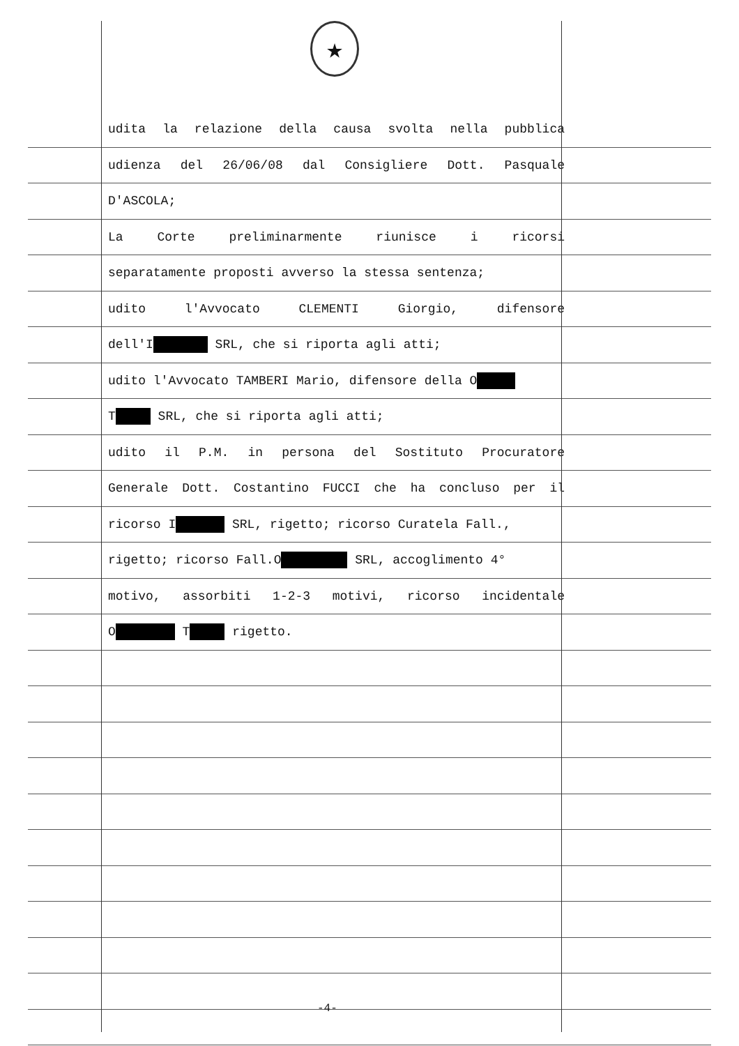★
udita la relazione della causa svolta nella pubblica
udienza del 26/06/08 dal Consigliere Dott. Pasquale
D'ASCOLA;
La Corte preliminarmente riunisce i ricorsi
separatamente proposti avverso la stessa sentenza;
udito l'Avvocato CLEMENTI Giorgio, difensore
dell'I SRL, che si riporta agli atti;
udito l'Avvocato TAMBERI Mario, difensore della O
T SRL, che si riporta agli atti;
udito il P.M. in persona del Sostituto Procuratore
Generale Dott. Costantino FUCCI che ha concluso per il
ricorso I SRL, rigetto; ricorso Curatela Fall.,
rigetto; ricorso Fall.O SRL, accoglimento 4°
motivo, assorbiti 1-2-3 motivi, ricorso incidentale
O T rigetto.
-4-